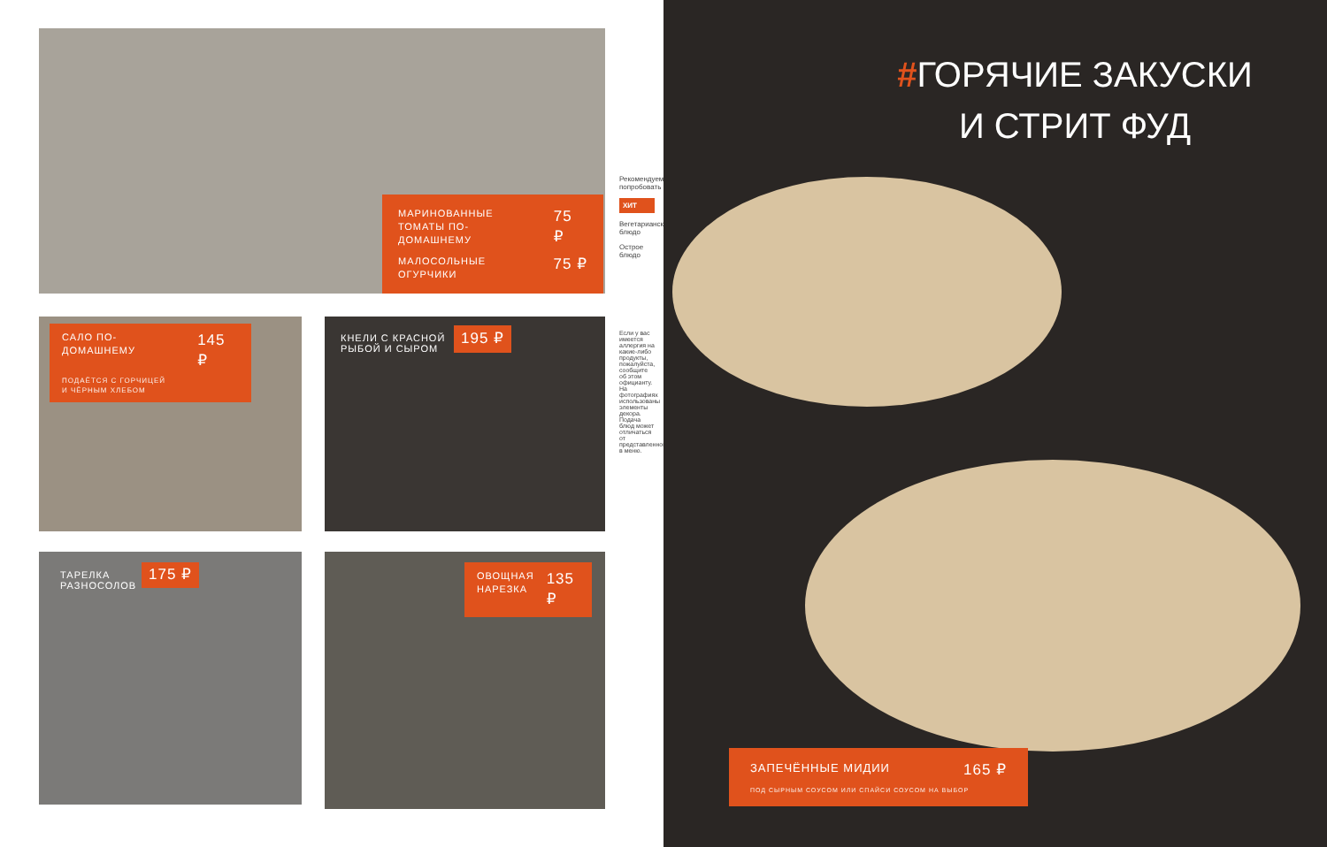МАРИНОВАННЫЕ
ТОМАТЫ ПО-ДОМАШНЕМУ 75 ₽
МАЛОСОЛЬНЫЕ
ОГУРЧИКИ 75 ₽
САЛО ПО-ДОМАШНЕМУ 145 ₽
ПОДАЁТСЯ С ГОРЧИЦЕЙ
И ЧЁРНЫМ ХЛЕБОМ
КНЕЛИ С КРАСНОЙ
РЫБОЙ И СЫРОМ
195 ₽
ТАРЕЛКА
РАЗНОСОЛОВ
175 ₽
ОВОЩНАЯ
НАРЕЗКА 135 ₽
Рекомендуем попробовать
ХИТ
Вегетарианское блюдо
Острое блюдо
Если у вас имеется аллергия на какие-либо продукты, пожалуйста, сообщите об этом официанту. На фотографиях использованы элементы декора. Подача блюд может отличаться от представленной в меню.
#ГОРЯЧИЕ ЗАКУСКИ
И СТРИТ ФУД
ЗАПЕЧЁННЫЕ МИДИИ 165 ₽
ПОД СЫРНЫМ СОУСОМ ИЛИ СПАЙСИ СОУСОМ НА ВЫБОР